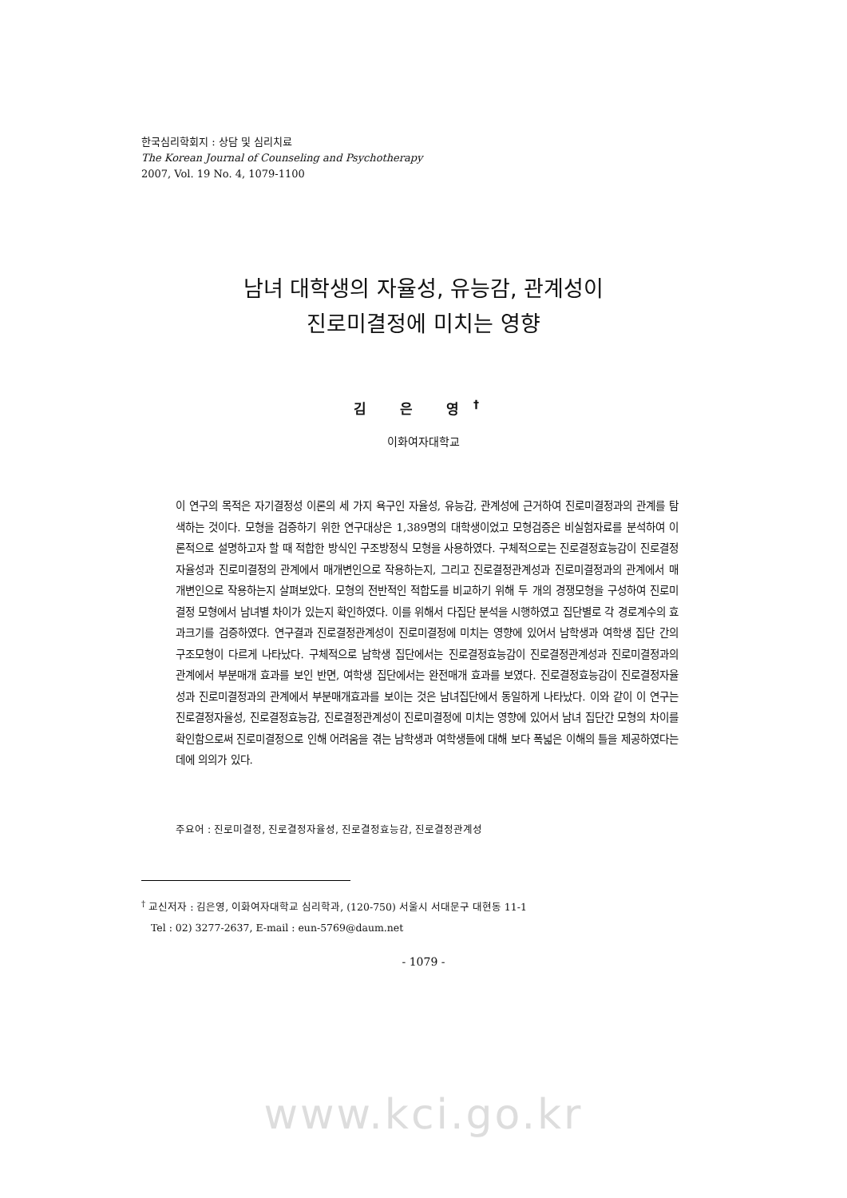한국심리학회지 : 상담 및 심리치료
The Korean Journal of Counseling and Psychotherapy
2007, Vol. 19 No. 4, 1079-1100
남녀 대학생의 자율성, 유능감, 관계성이
진로미결정에 미치는 영향
김 은 영<sup>†</sup>
이화여자대학교
이 연구의 목적은 자기결정성 이론의 세 가지 욕구인 자율성, 유능감, 관계성에 근거하여 진로미결정과의 관계를 탐색하는 것이다. 모형을 검증하기 위한 연구대상은 1,389명의 대학생이었고 모형검증은 비실험자료를 분석하여 이론적으로 설명하고자 할 때 적합한 방식인 구조방정식 모형을 사용하였다. 구체적으로는 진로결정효능감이 진로결정자율성과 진로미결정의 관계에서 매개변인으로 작용하는지, 그리고 진로결정관계성과 진로미결정과의 관계에서 매개변인으로 작용하는지 살펴보았다. 모형의 전반적인 적합도를 비교하기 위해 두 개의 경쟁모형을 구성하여 진로미결정 모형에서 남녀별 차이가 있는지 확인하였다. 이를 위해서 다집단 분석을 시행하였고 집단별로 각 경로계수의 효과크기를 검증하였다. 연구결과 진로결정관계성이 진로미결정에 미치는 영향에 있어서 남학생과 여학생 집단 간의 구조모형이 다르게 나타났다. 구체적으로 남학생 집단에서는 진로결정효능감이 진로결정관계성과 진로미결정과의 관계에서 부분매개 효과를 보인 반면, 여학생 집단에서는 완전매개 효과를 보였다. 진로결정효능감이 진로결정자율성과 진로미결정과의 관계에서 부분매개효과를 보이는 것은 남녀집단에서 동일하게 나타났다. 이와 같이 이 연구는 진로결정자율성, 진로결정효능감, 진로결정관계성이 진로미결정에 미치는 영향에 있어서 남녀 집단간 모형의 차이를 확인함으로써 진로미결정으로 인해 어려움을 겪는 남학생과 여학생들에 대해 보다 폭넓은 이해의 틀을 제공하였다는 데에 의의가 있다.
주요어 : 진로미결정, 진로결정자율성, 진로결정효능감, 진로결정관계성
<sup>†</sup> 교신저자 : 김은영, 이화여자대학교 심리학과, (120-750) 서울시 서대문구 대현동 11-1
Tel : 02) 3277-2637, E-mail : eun-5769@daum.net
- 1079 -
www.kci.go.kr